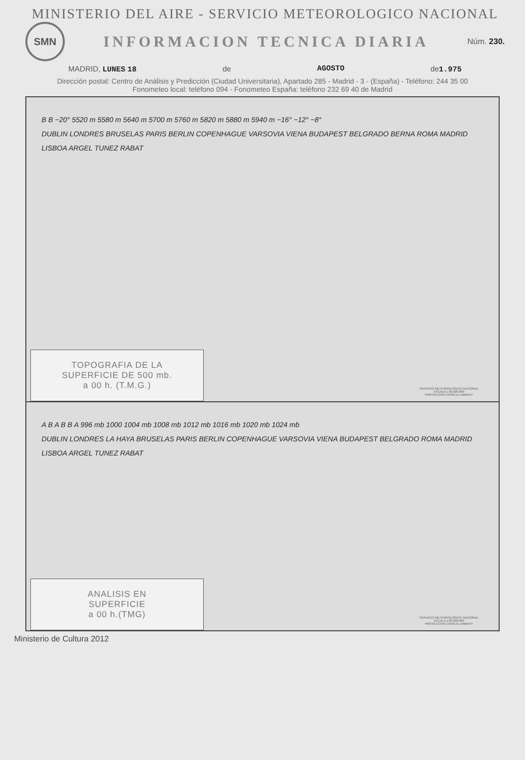MINISTERIO DEL AIRE - SERVICIO METEOROLOGICO NACIONAL
SMN
INFORMACION TECNICA DIARIA
Núm. 230.
MADRID, LUNES 18 de AGOSTO de1.975
Dirección postal: Centro de Análisis y Predicción (Ciudad Universitaria), Apartado 285 - Madrid - 3 - (España) - Teléfono: 244 35 00
Fonometeo local: teléfono 094 - Fonometeo España: teléfono 232 69 40 de Madrid
B B −20° 5520 m 5580 m 5640 m 5700 m 5760 m 5820 m 5880 m 5940 m −16° −12° −8°
DUBLIN LONDRES BRUSELAS PARIS BERLIN COPENHAGUE VARSOVIA VIENA BUDAPEST BELGRADO BERNA ROMA MADRID LISBOA ARGEL TUNEZ RABAT
TOPOGRAFIA DE LA
SUPERFICIE DE 500 mb.
a 00 h. (T.M.G.)
SERVICIO METEOROLOGICO NACIONAL
ESCALA 1:30.000.000
PROYECCION CONICA LAMBERT
A B A B B A 996 mb 1000 1004 mb 1008 mb 1012 mb 1016 mb 1020 mb 1024 mb
DUBLIN LONDRES LA HAYA BRUSELAS PARIS BERLIN COPENHAGUE VARSOVIA VIENA BUDAPEST BELGRADO ROMA MADRID LISBOA ARGEL TUNEZ RABAT
ANALISIS EN
SUPERFICIE
a 00 h.(TMG)
SERVICIO METEOROLOGICO NACIONAL
ESCALA 1:30.000.000
PROYECCION CONICA LAMBERT
Ministerio de Cultura 2012